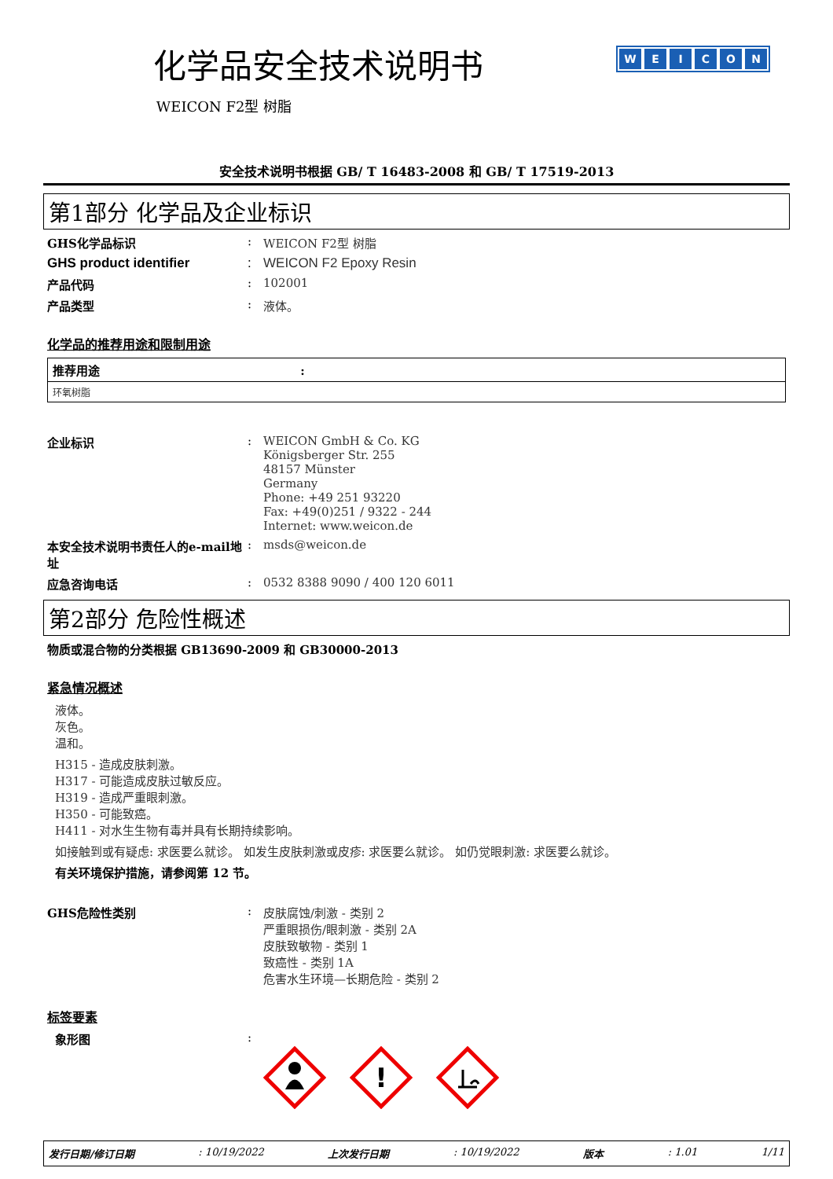化学品安全技术说明书
WEICON F2型 树脂
WEICON
安全技术说明书根据 GB/ T 16483-2008 和 GB/ T 17519-2013
第1部分 化学品及企业标识
GHS化学品标识 : WEICON F2型 树脂
GHS product identifier : WEICON F2 Epoxy Resin
产品代码 : 102001
产品类型 : 液体。
化学品的推荐用途和限制用途
| 推荐用途 : |
| --- |
| 环氧树脂 |
企业标识 : WEICON GmbH & Co. KG
Königsberger Str. 255
48157 Münster
Germany
Phone: +49 251 93220
Fax: +49(0)251 / 9322 - 244
Internet: www.weicon.de
本安全技术说明书责任人的e-mail地址
: msds@weicon.de
应急咨询电话 : 0532 8388 9090 / 400 120 6011
第2部分 危险性概述
物质或混合物的分类根据 GB13690-2009 和 GB30000-2013
紧急情况概述
液体。
灰色。
温和。
H315 - 造成皮肤刺激。
H317 - 可能造成皮肤过敏反应。
H319 - 造成严重眼刺激。
H350 - 可能致癌。
H411 - 对水生生物有毒并具有长期持续影响。
如接触到或有疑虑: 求医要么就诊。 如发生皮肤刺激或皮疹: 求医要么就诊。 如仍觉眼刺激: 求医要么就诊。
有关环境保护措施，请参阅第 12 节。
GHS危险性类别 : 皮肤腐蚀/刺激 - 类别 2
严重眼损伤/眼刺激 - 类别 2A
皮肤致敏物 - 类别 1
致癌性 - 类别 1A
危害水生环境—长期危险 - 类别 2
标签要素
象形图 :
!
发行日期/修订日期: 10/19/2022 上次发行日期: 10/19/2022 版本: 1.01 1/11